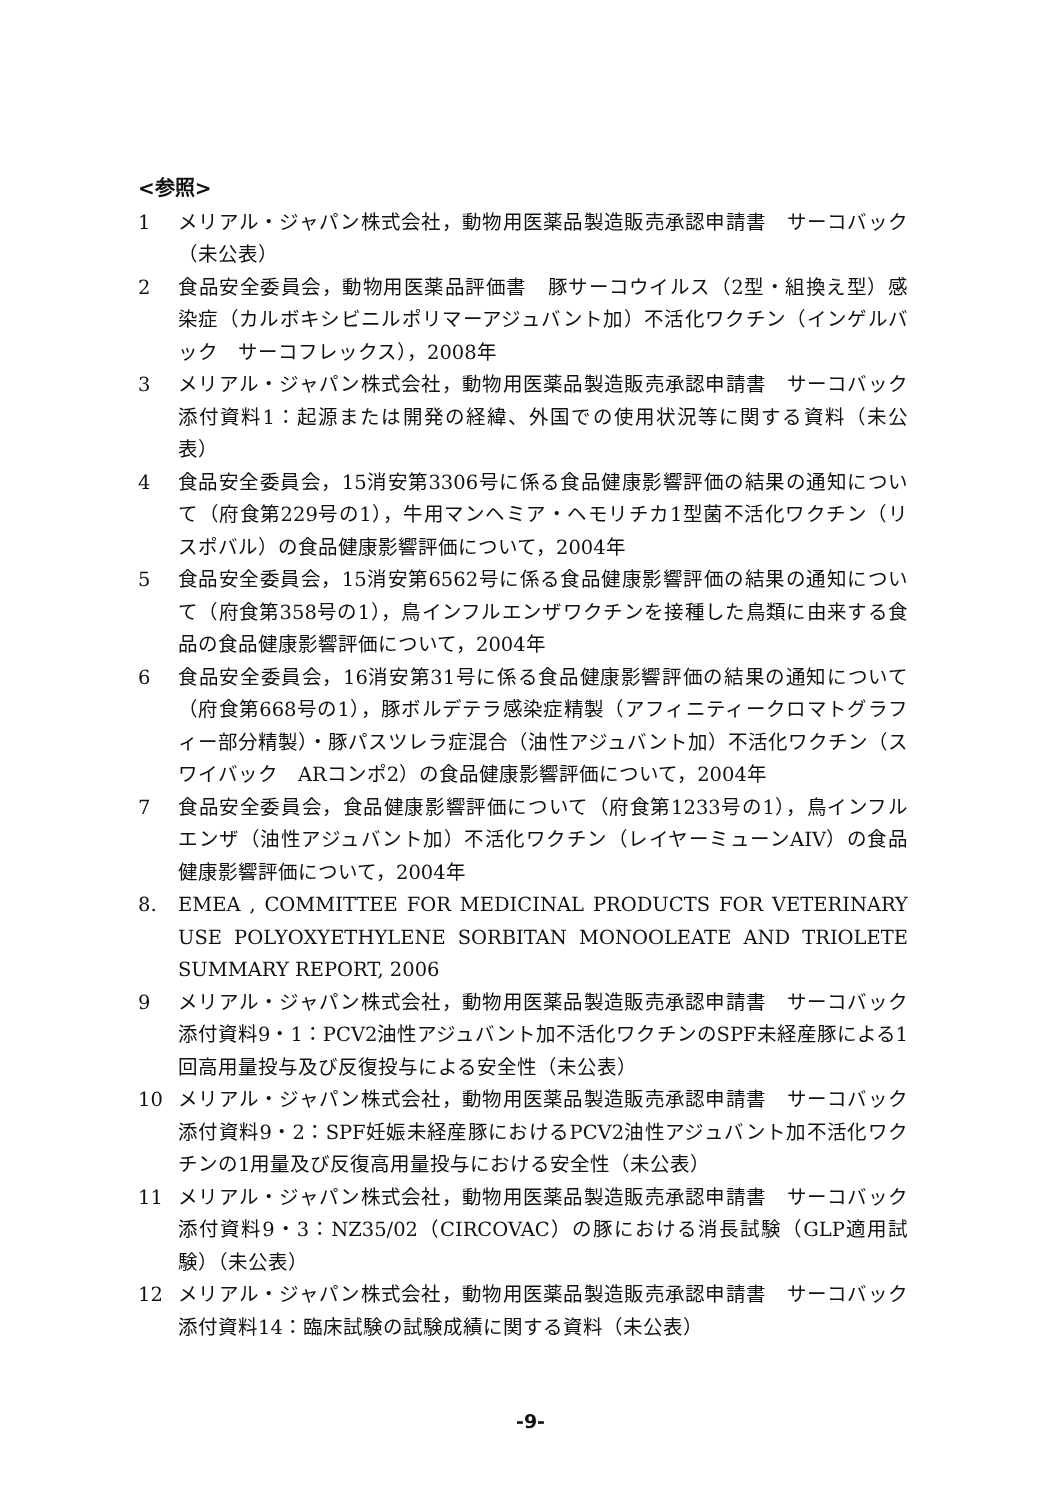<参照>
1 メリアル・ジャパン株式会社，動物用医薬品製造販売承認申請書　サーコバック（未公表）
2 食品安全委員会，動物用医薬品評価書　豚サーコウイルス（2型・組換え型）感染症（カルボキシビニルポリマーアジュバント加）不活化ワクチン（インゲルバック　サーコフレックス），2008年
3 メリアル・ジャパン株式会社，動物用医薬品製造販売承認申請書　サーコバック　添付資料1：起源または開発の経緯、外国での使用状況等に関する資料（未公表）
4 食品安全委員会，15消安第3306号に係る食品健康影響評価の結果の通知について（府食第229号の1），牛用マンヘミア・ヘモリチカ1型菌不活化ワクチン（リスポバル）の食品健康影響評価について，2004年
5 食品安全委員会，15消安第6562号に係る食品健康影響評価の結果の通知について（府食第358号の1），鳥インフルエンザワクチンを接種した鳥類に由来する食品の食品健康影響評価について，2004年
6 食品安全委員会，16消安第31号に係る食品健康影響評価の結果の通知について（府食第668号の1），豚ボルデテラ感染症精製（アフィニティークロマトグラフィー部分精製）・豚パスツレラ症混合（油性アジュバント加）不活化ワクチン（スワイバック　ARコンポ2）の食品健康影響評価について，2004年
7 食品安全委員会，食品健康影響評価について（府食第1233号の1），鳥インフルエンザ（油性アジュバント加）不活化ワクチン（レイヤーミューンAIV）の食品健康影響評価について，2004年
8. EMEA , COMMITTEE FOR MEDICINAL PRODUCTS FOR VETERINARY USE POLYOXYETHYLENE SORBITAN MONOOLEATE AND TRIOLETE SUMMARY REPORT, 2006
9 メリアル・ジャパン株式会社，動物用医薬品製造販売承認申請書　サーコバック　添付資料9・1：PCV2油性アジュバント加不活化ワクチンのSPF未経産豚による1回高用量投与及び反復投与による安全性（未公表）
10 メリアル・ジャパン株式会社，動物用医薬品製造販売承認申請書　サーコバック　添付資料9・2：SPF妊娠未経産豚におけるPCV2油性アジュバント加不活化ワクチンの1用量及び反復高用量投与における安全性（未公表）
11 メリアル・ジャパン株式会社，動物用医薬品製造販売承認申請書　サーコバック　添付資料9・3：NZ35/02（CIRCOVAC）の豚における消長試験（GLP適用試験）（未公表）
12 メリアル・ジャパン株式会社，動物用医薬品製造販売承認申請書　サーコバック　添付資料14：臨床試験の試験成績に関する資料（未公表）
-9-